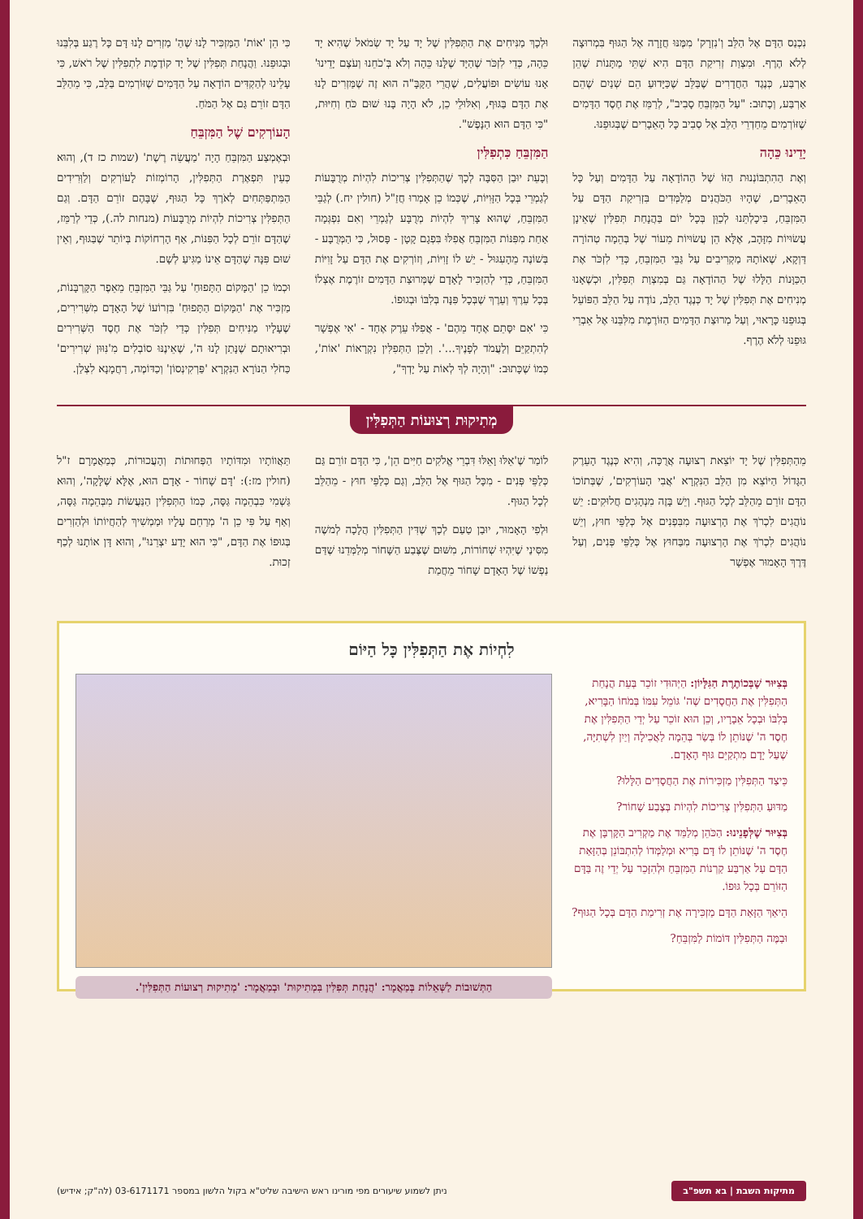נִכְנַס הַדָּם אֶל הַלֵּב וְ'נִזְרָק' מִמֶּנּוּ חֲזָרָה אֶל הַגּוּף בִּמְרוּצָה לְלֹא הֶרֶף. וּמִצְוַת זְרִיקַת הַדָּם הִיא שְׁתֵּי מַתָּנוֹת שֶׁהֵן אַרְבַּע, כְּנֶגֶד הַחֲדָרִים שֶׁבַּלֵּב שֶׁכַּיָּדוּעַ הֵם שְׁנַיִם שֶׁהֵם אַרְבַּע, וְכָתוּב: "עַל הַמִּזְבֵּחַ סָבִיב", לְרַמֵּז אֶת חֶסֶד הַדָּמִים שֶׁזּוֹרְמִים מֵחַדְרֵי הַלֵּב אֶל סְבִיב כָּל הָאֵבָרִים שֶׁבְּגוּפֵנוּ.
יָדֵינוּ כֵּהָה
וְאֶת הַהִתְבּוֹנְנוּת הַזּוֹ שֶׁל הַהוֹדָאָה עַל הַדָּמִים וְעַל כָּל הָאֵבָרִים, שֶׁהָיוּ הַכֹּהֲנִים מְלַמְּדִים בִּזְרִיקַת הַדָּם עַל הַמִּזְבֵּחַ, בִּיכָלְתֵּנוּ לְכַוֵּן בְּכָל יוֹם בַּהֲנָחַת תְּפִלִּין שֶׁאֵינָן עֲשׂוּיוֹת מִזָּהָב, אֶלָּא הֵן עֲשׂוּיוֹת מֵעוֹר שֶׁל בְּהֵמָה טְהוֹרָה דַּוְקָא, שֶׁאוֹתָהּ מַקְרִיבִים עַל גַּבֵּי הַמִּזְבֵּחַ, כְּדֵי לִזְכֹּר אֶת הַכַּוָּנוֹת הַלָּלוּ שֶׁל הַהוֹדָאָה גַּם בְּמִצְוַת תְּפִלִּין, וּכְשֶׁאָנוּ מְנִיחִים אֶת תְּפִלִּין שֶׁל יָד כְּנֶגֶד הַלֵּב, נוֹדֶה עַל הַלֵּב הַפּוֹעֵל בְּגוּפֵנוּ כָּרָאוּי, וְעַל מְרוּצַת הַדָּמִים הַזּוֹרֶמֶת מִלִּבֵּנוּ אֶל אֵבְרֵי גּוּפֵנוּ לְלֹא הֶרֶף.
וּלְכָךְ מַנִּיחִים אֶת הַתְּפִלִּין שֶׁל יָד עַל יָד שְׂמֹאל שֶׁהִיא יָד כֵּהָה, כְּדֵי לִזְכֹּר שֶׁהַיָּד שֶׁלָּנוּ כֵּהָה וְלֹא בְּ'כֹחֵנוּ וְעֹצֶם יָדֵינוּ' אָנוּ עוֹשִׂים וּפוֹעֲלִים, שֶׁהֲרֵי הַקָּבָּ"ה הוּא זֶה שֶׁמַּזְרִים לָנוּ אֶת הַדָּם בַּגּוּף, וְאִלּוּלֵי כֵן, לֹא הָיָה בָּנוּ שׁוּם כֹּחַ וְחִיּוּת, "כִּי הַדָּם הוּא הַנָּפֶשׁ".
הַמִּזְבֵּחַ כִּתְפִלִּין
וְכָעֵת יוּבַן הַסִּבָּה לְכָךְ שֶׁהַתְּפִלִּין צְרִיכוֹת לִהְיוֹת מְרֻבָּעוֹת לְגַמְרֵי בְּכָל הַזָּוִיּוֹת, שֶׁכְּמוֹ כֵן אָמְרוּ חֲזַ"ל (חולין יח.) לְגַבֵּי הַמִּזְבֵּחַ, שֶׁהוּא צָרִיךְ לִהְיוֹת מְרֻבָּע לְגַמְרֵי וְאִם נִפְגְּמָה אַחַת מִפִּנּוֹת הַמִּזְבֵּחַ אֲפִלּוּ בִּפְגָם קָטָן - פָּסוּל, כִּי הַמְּרֻבָּע - בְּשׁוֹנֶה מֵהָעִגּוּל - יֵשׁ לוֹ זָוִיּוֹת, וְזוֹרְקִים אֶת הַדָּם עַל זָוִיּוֹת הַמִּזְבֵּחַ, כְּדֵי לְהַזְכִּיר לָאָדָם שֶׁמְּרוּצַת הַדָּמִים זוֹרֶמֶת אֶצְלוֹ בְּכָל עֵרֶךְ וְעֵרֶךְ שֶׁבְּכָל פִּנָּה בְּלִבּוֹ וּבְגוּפוֹ.
כִּי 'אִם יִסָּתֵם אֶחָד מֵהֶם' - אֲפִלּוּ עֵרֶק אֶחָד - 'אִי אֶפְשָׁר לְהִתְקַיֵּם וְלַעֲמֹד לְפָנֶיךָ...'. וְלָכֵן הַתְּפִלִּין נִקְרָאוֹת 'אוֹת', כְּמוֹ שֶׁכָּתוּב: "וְהָיָה לְךָ לְאוֹת עַל יָדְךָ",
כִּי הֵן 'אוֹת' הַמַּזְכִּיר לָנוּ שֶׁהַ' מַזְרִים לָנוּ דָּם כָּל רֶגַע בְּלִבֵּנוּ וּבְגוּפֵנוּ. וַהֲנָחַת תְּפִלִּין שֶׁל יָד קוֹדֶמֶת לִתְפִלִּין שֶׁל רֹאשׁ, כִּי עָלֵינוּ לְהַקְדִּים הוֹדָאָה עַל הַדָּמִים שֶׁזּוֹרְמִים בַּלֵּב, כִּי מֵהַלֵּב הַדָּם זוֹרֵם גַּם אֶל הַמֹּחַ.
הָעוֹרְקִים שֶׁל הַמִּזְבֵּחַ
וּבְאֶמְצַע הַמִּזְבֵּחַ הָיָה 'מַעֲשֵׂה רֶשֶׁת' (שמות כז ד), וְהוּא כְּעֵין תִּפְאֶרֶת הַתְּפִלִּין, הָרוֹמְזוֹת לָעוֹרְקִים וְלַוְּרִידִים הַמִּתְפַּתְּחִים לְאֹרֶךְ כָּל הַגּוּף, שֶׁבָּהֶם זוֹרֵם הַדָּם. וְגַם הַתְּפִלִּין צְרִיכוֹת לִהְיוֹת מְרֻבָּעוֹת (מנחות לה.), כְּדֵי לְרַמֵּז, שֶׁהַדָּם זוֹרֵם לְכָל הַפִּנּוֹת, אַף הָרְחוֹקוֹת בְּיוֹתֵר שֶׁבַּגּוּף, וְאֵין שׁוּם פִּנָּה שֶׁהַדָּם אֵינוֹ מַגִּיעַ לְשָׁם.
וּכְמוֹ כֵן 'הַמָּקוֹם הַתָּפוּחַ' עַל גַּבֵּי הַמִּזְבֵּחַ מֵאֵפֶר הַקָּרְבָּנוֹת, מַזְכִּיר אֶת 'הַמָּקוֹם הַתָּפוּחַ' בִּזְרוֹעוֹ שֶׁל הָאָדָם מִשְּׁרִירִים, שֶׁעָלָיו מַנִּיחִים תְּפִלִּין כְּדֵי לִזְכֹּר אֶת חֶסֶד הַשְּׁרִירִים וּבְרִיאוּתָם שֶׁנָּתַן לָנוּ ה', שֶׁאֵינֶנּוּ סוֹבְלִים מִ'נִּוּוּן שְׁרִירִים' כַּחֹלִי הַנּוֹרָא הַנִּקְרָא 'פַּרְקִינְסוֹן' וְכַדּוֹמֶה, רַחֲמָנָא לִצְלַן.
מְתִיקוּת רְצוּעוֹת הַתְּפִלִּין
מֵהַתְּפִלִּין שֶׁל יָד יוֹצֵאת רְצוּעָה אֲרֻכָּה, וְהִיא כְּנֶגֶד הָעֵרֶק הַגָּדוֹל הַיּוֹצֵא מִן הַלֵּב הַנִּקְרָא 'אֲבִי הָעוֹרְקִים', שֶׁבְּתוֹכוֹ הַדָּם זוֹרֵם מֵהַלֵּב לְכָל הַגּוּף. וְיֵשׁ בָּזֶה מִנְהָגִים חֲלוּקִים: יֵשׁ נוֹהֲגִים לִכְרֹךְ אֶת הָרְצוּעָה מִבִּפְנִים אֶל כְּלַפֵּי חוּץ, וְיֵשׁ נוֹהֲגִים לִכְרֹךְ אֶת הָרְצוּעָה מִבַּחוּץ אֶל כְּלַפֵּי פְּנִים, וְעַל דֶּרֶךְ הָאָמוּר אֶפְשָׁר
לוֹמַר שֶׁ'אֵלּוּ וָאֵלּוּ דִּבְרֵי אֱלֹקִים חַיִּים הֵן', כִּי הַדָּם זוֹרֵם גַּם כְּלַפֵּי פְּנִים - מִכָּל הַגּוּף אֶל הַלֵּב, וְגַם כְּלַפֵּי חוּץ - מֵהַלֵּב לְכָל הַגּוּף.
וּלְפִי הָאָמוּר, יוּבַן טַעַם לְכָךְ שֶׁדִּין הַתְּפִלִּין הֲלָכָה לְמשֶׁה מִסִּינַי שֶׁיִּהְיוּ שְׁחוֹרוֹת, מִשּׁוּם שֶׁצֶּבַע הַשָּׁחוֹר מְלַמְּדֵנוּ שֶׁדַּם נַפְשׁוֹ שֶׁל הָאָדָם שָׁחוֹר מֵחֲמַת
תַּאֲווֹתָיו וּמִדּוֹתָיו הַפְּחוּתוֹת וְהָעֲכוּרוֹת, כְּמַאֲמָרָם ז"ל (חולין מז:): 'דָּם שָׁחוֹר - אָדָם הוּא, אֶלָּא שֶׁלָּקָה', וְהוּא גַּשְׁמִי כִּבְהֵמָה גַּסָּה, כְּמוֹ הַתְּפִלִּין הַנַּעֲשׂוֹת מִבְּהֵמָה גַּסָּה, וְאַף עַל פִּי כֵן ה' מְרַחֵם עָלָיו וּמַמְשִׁיךְ לְהַחֲיוֹתוֹ וּלְהַזְרִים בְּגוּפוֹ אֶת הַדָּם, "כִּי הוּא יָדַע יִצְרֵנוּ", וְהוּא דָּן אוֹתָנוּ לְכַף זְכוּת.
לִחְיוֹת אֶת הַתְּפִלִּין כָּל הַיּוֹם
בְּצִיּוּר שֶׁבְּכוֹתֶרֶת הַגִּלָּיוֹן: הַיְּהוּדִי זוֹכֵר בְּעֵת הֲנָחַת הַתְּפִלִּין אֶת הַחֲסָדִים שֶׁה' גּוֹמֵל עִמּוֹ בְּמֹחוֹ הַבָּרִיא, בְּלִבּוֹ וּבְכָל אֵבָרָיו, וְכֵן הוּא זוֹכֵר עַל יְדֵי הַתְּפִלִּין אֶת חֶסֶד ה' שֶׁנּוֹתֵן לוֹ בְּשַׂר בְּהֵמָה לַאֲכִילָה וְיַיִן לִשְׁתִיָּה, שֶׁעַל יָדָם מִתְקַיֵּם גּוּף הָאָדָם.
כֵּיצַד הַתְּפִלִּין מַזְכִּירוֹת אֶת הַחֲסָדִים הַלָּלוּ?
מַדּוּעַ הַתְּפִלִּין צְרִיכוֹת לִהְיוֹת בְּצֶבַע שָׁחוֹר?
בְּצִיּוּר שֶׁלְּפָנֵינוּ: הַכֹּהֵן מְלַמֵּד אֶת מַקְרִיב הַקָּרְבָּן אֶת חֶסֶד ה' שֶׁנּוֹתֵן לוֹ דָּם בָּרִיא וּמְלַמְּדוֹ לְהִתְבּוֹנֵן בְּהַזָּאַת הַדָּם עַל אַרְבַּע קַרְנוֹת הַמִּזְבֵּחַ וּלְהִזָּכֵר עַל יְדֵי זֶה בַּדָּם הַזּוֹרֵם בְּכָל גּוּפוֹ.
הֵיאַךְ הַזָּאַת הַדָּם מַזְכִּירָה אֶת זְרִימַת הַדָּם בְּכָל הַגּוּף?
וּבַמֶּה הַתְּפִלִּין דּוֹמוֹת לַמִּזְבֵּחַ?
הַתְּשׁוּבוֹת לַשְּׁאֵלוֹת בְּמַאֲמָר: 'הֲנָחַת תְּפִלִּין בִּמְתִיקוּת' וּבְמַאֲמָר: 'מְתִיקוּת רְצוּעוֹת הַתְּפִלִּין'.
מתיקות השבת | בא תשפ"ב ניתן לשמוע שיעורים מפי מורינו ראש הישיבה שליט"א בקול הלשון במספר 03-6171171 (לה"ק; אידיש)